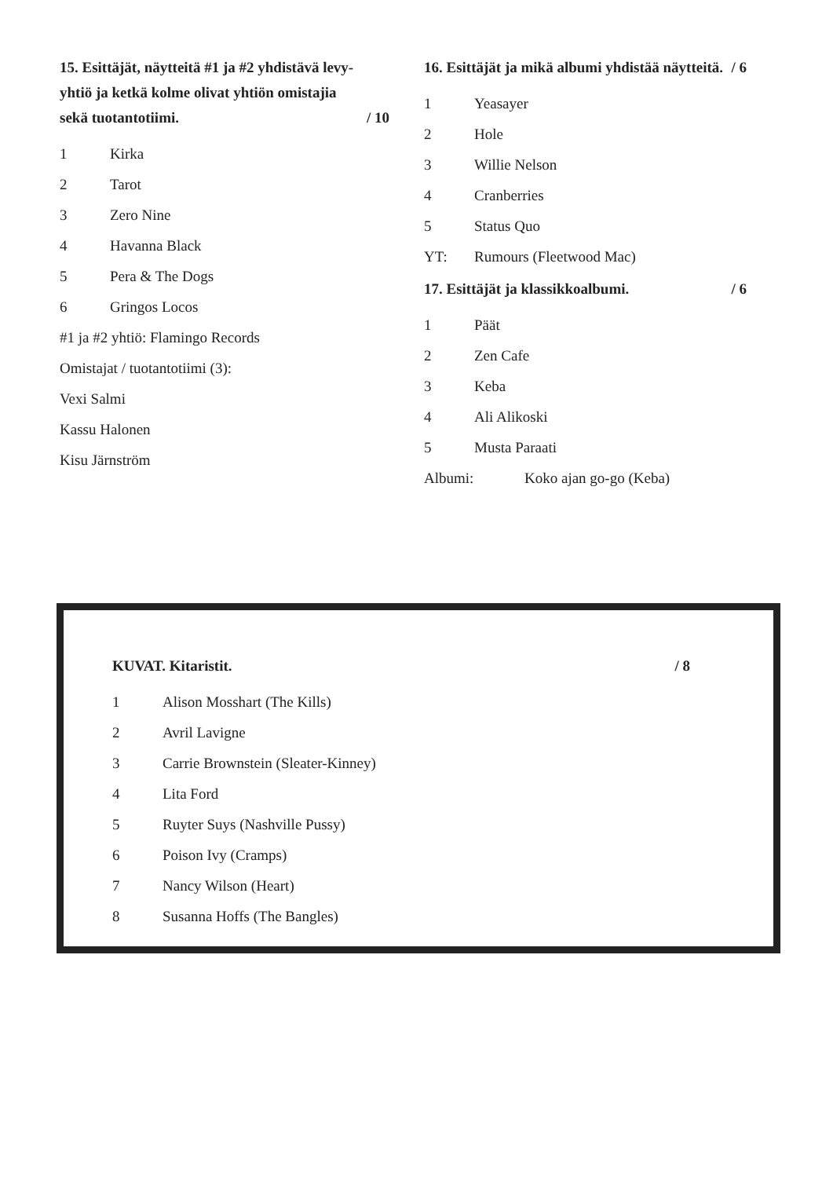15. Esittäjät, näytteitä #1 ja #2 yhdistävä levy-yhtiö ja ketkä kolme olivat yhtiön omistajia sekä tuotantotiimi. / 10
1 Kirka
2 Tarot
3 Zero Nine
4 Havanna Black
5 Pera & The Dogs
6 Gringos Locos
#1 ja #2 yhtiö: Flamingo Records
Omistajat / tuotantotiimi (3):
Vexi Salmi
Kassu Halonen
Kisu Järnström
16. Esittäjät ja mikä albumi yhdistää näytteitä. / 6
1 Yeasayer
2 Hole
3 Willie Nelson
4 Cranberries
5 Status Quo
YT: Rumours (Fleetwood Mac)
17. Esittäjät ja klassikkoalbumi. / 6
1 Päät
2 Zen Cafe
3 Keba
4 Ali Alikoski
5 Musta Paraati
Albumi: Koko ajan go-go (Keba)
KUVAT. Kitaristit. / 8
1 Alison Mosshart (The Kills)
2 Avril Lavigne
3 Carrie Brownstein (Sleater-Kinney)
4 Lita Ford
5 Ruyter Suys (Nashville Pussy)
6 Poison Ivy (Cramps)
7 Nancy Wilson (Heart)
8 Susanna Hoffs (The Bangles)